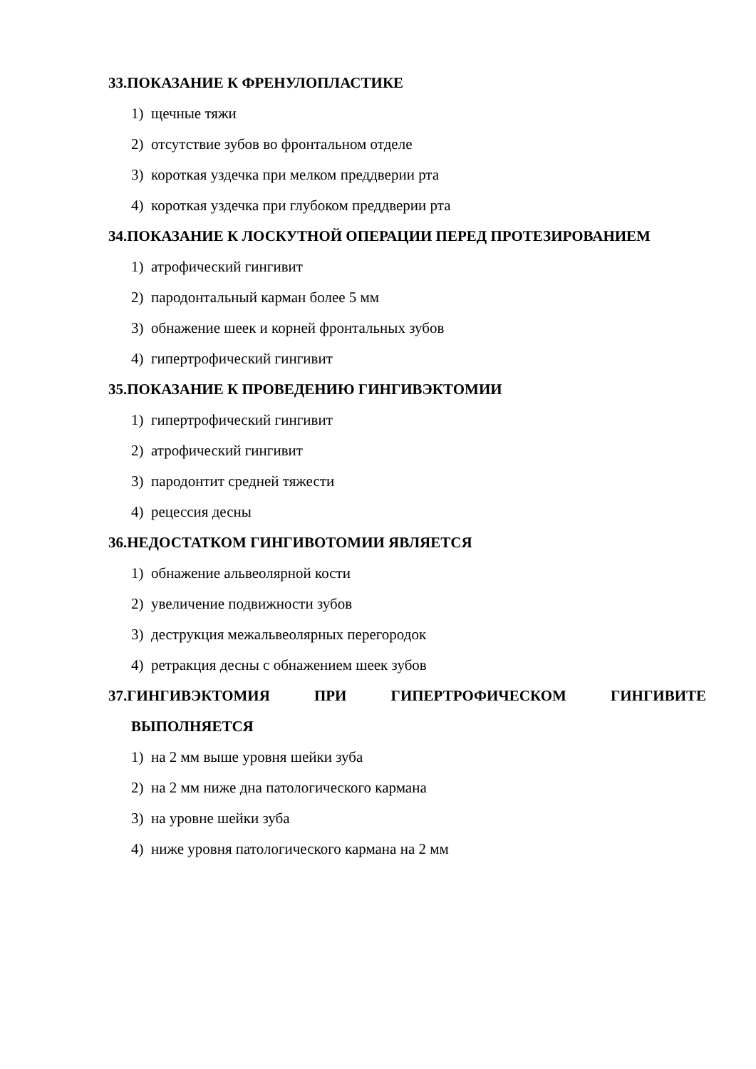33.ПОКАЗАНИЕ К ФРЕНУЛОПЛАСТИКЕ
1) щечные тяжи
2) отсутствие зубов во фронтальном отделе
3) короткая уздечка при мелком преддверии рта
4) короткая уздечка при глубоком преддверии рта
34.ПОКАЗАНИЕ К ЛОСКУТНОЙ ОПЕРАЦИИ ПЕРЕД ПРОТЕЗИРОВАНИЕМ
1) атрофический гингивит
2) пародонтальный карман более 5 мм
3) обнажение шеек и корней фронтальных зубов
4) гипертрофический гингивит
35.ПОКАЗАНИЕ К ПРОВЕДЕНИЮ ГИНГИВЭКТОМИИ
1) гипертрофический гингивит
2) атрофический гингивит
3) пародонтит средней тяжести
4) рецессия десны
36.НЕДОСТАТКОМ ГИНГИВОТОМИИ ЯВЛЯЕТСЯ
1) обнажение альвеолярной кости
2) увеличение подвижности зубов
3) деструкция межальвеолярных перегородок
4) ретракция десны с обнажением шеек зубов
37.ГИНГИВЭКТОМИЯ ПРИ ГИПЕРТРОФИЧЕСКОМ ГИНГИВИТЕ ВЫПОЛНЯЕТСЯ
1) на 2 мм выше уровня шейки зуба
2) на 2 мм ниже дна патологического кармана
3) на уровне шейки зуба
4) ниже уровня патологического кармана на 2 мм